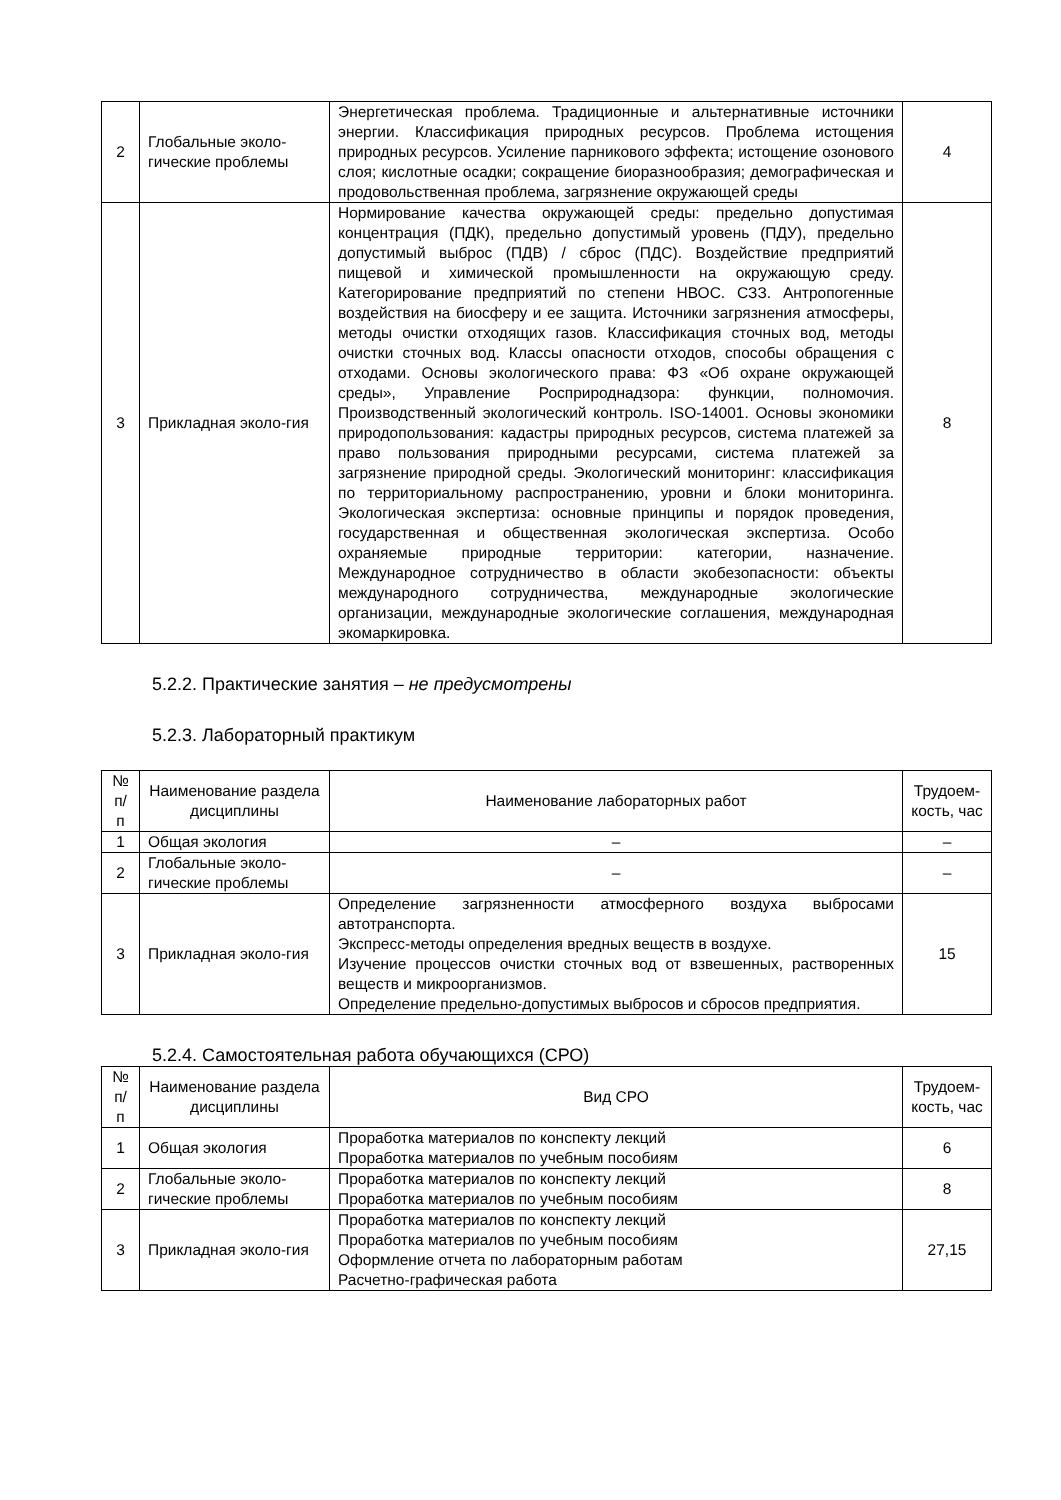| 2 | Глобальные эколо-гические проблемы | Энергетическая проблема. Традиционные и альтернативные источники энергии. Классификация природных ресурсов. Проблема истощения природных ресурсов. Усиление парникового эффекта; истощение озонового слоя; кислотные осадки; сокращение биоразнообразия; демографическая и продовольственная проблема, загрязнение окружающей среды | 4 |
| 3 | Прикладная эколо-гия | Нормирование качества окружающей среды: предельно допустимая концентрация (ПДК), предельно допустимый уровень (ПДУ), предельно допустимый выброс (ПДВ) / сброс (ПДС). Воздействие предприятий пищевой и химической промышленности на окружающую среду. Категорирование предприятий по степени НВОС. СЗЗ. Антропогенные воздействия на биосферу и ее защита. Источники загрязнения атмосферы, методы очистки отходящих газов. Классификация сточных вод, методы очистки сточных вод. Классы опасности отходов, способы обращения с отходами. Основы экологического права: ФЗ «Об охране окружающей среды», Управление Росприроднадзора: функции, полномочия. Производственный экологический контроль. ISO-14001. Основы экономики природопользования: кадастры природных ресурсов, система платежей за право пользования природными ресурсами, система платежей за загрязнение природной среды. Экологический мониторинг: классификация по территориальному распространению, уровни и блоки мониторинга. Экологическая экспертиза: основные принципы и порядок проведения, государственная и общественная экологическая экспертиза. Особо охраняемые природные территории: категории, назначение. Международное сотрудничество в области экобезопасности: объекты международного сотрудничества, международные экологические организации, международные экологические соглашения, международная экомаркировка. | 8 |
5.2.2. Практические занятия – не предусмотрены
5.2.3. Лабораторный практикум
| № п/п | Наименование раздела дисциплины | Наименование лабораторных работ | Трудоем-кость, час |
| --- | --- | --- | --- |
| 1 | Общая экология | – | – |
| 2 | Глобальные эколо-гические проблемы | – | – |
| 3 | Прикладная эколо-гия | Определение загрязненности атмосферного воздуха выбросами автотранспорта. Экспресс-методы определения вредных веществ в воздухе. Изучение процессов очистки сточных вод от взвешенных, растворенных веществ и микроорганизмов. Определение предельно-допустимых выбросов и сбросов предприятия. | 15 |
5.2.4. Самостоятельная работа обучающихся (СРО)
| № п/п | Наименование раздела дисциплины | Вид СРО | Трудоем-кость, час |
| --- | --- | --- | --- |
| 1 | Общая экология | Проработка материалов по конспекту лекций Проработка материалов по учебным пособиям | 6 |
| 2 | Глобальные эколо-гические проблемы | Проработка материалов по конспекту лекций Проработка материалов по учебным пособиям | 8 |
| 3 | Прикладная эколо-гия | Проработка материалов по конспекту лекций Проработка материалов по учебным пособиям Оформление отчета по лабораторным работам Расчетно-графическая работа | 27,15 |